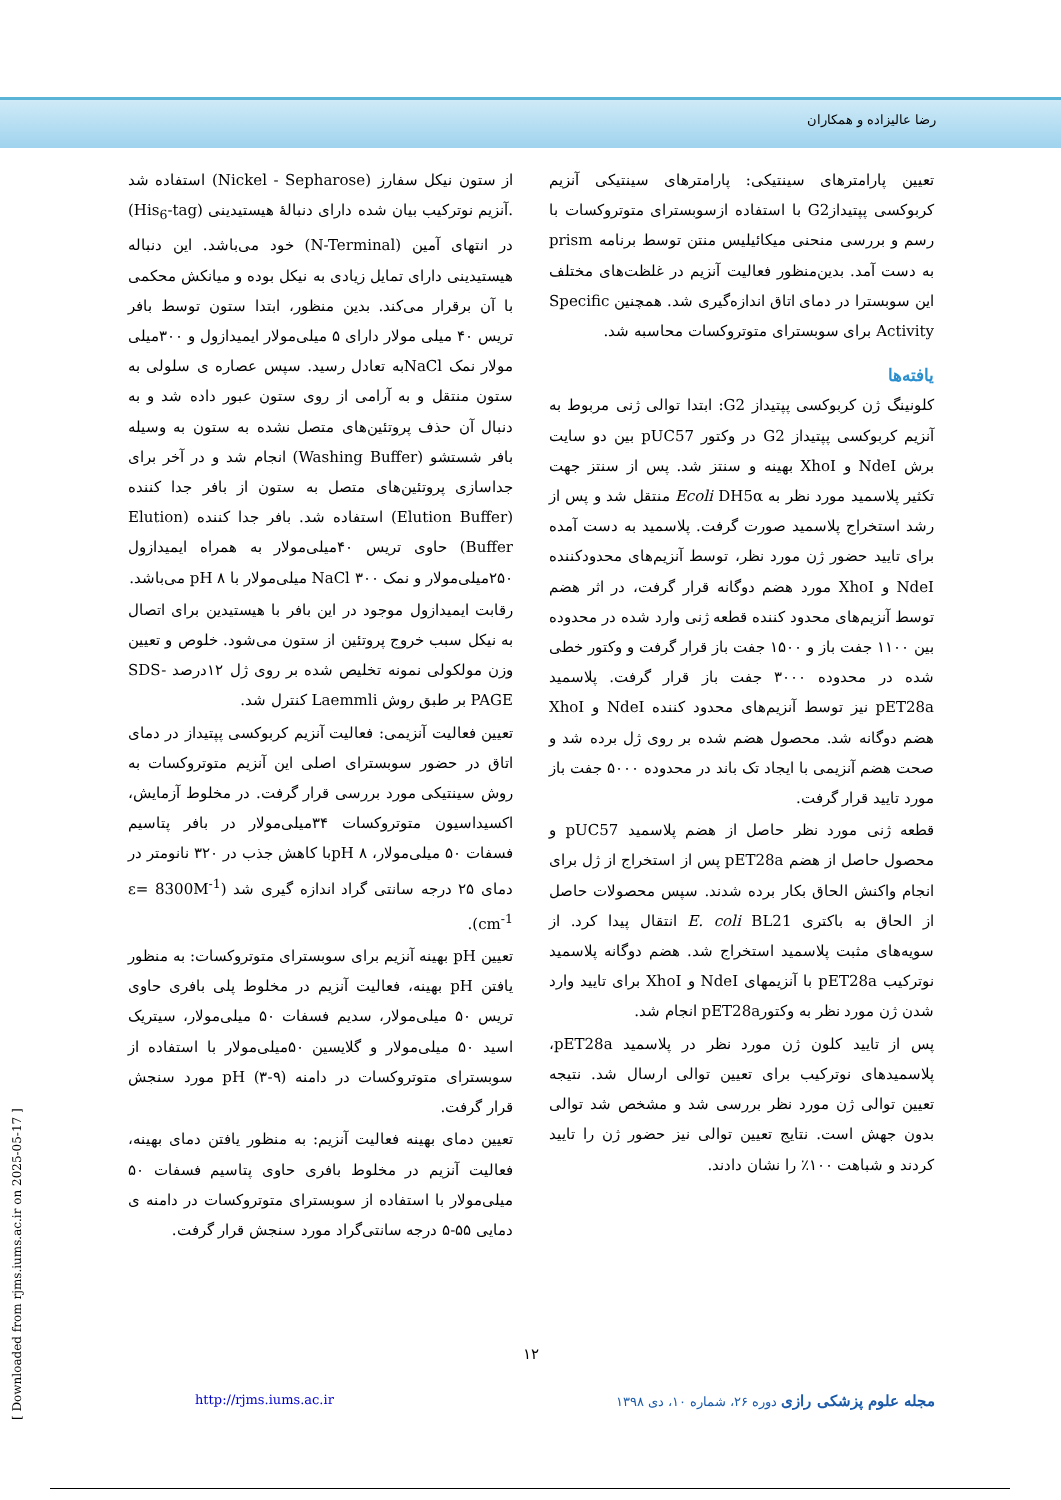رضا عالیزاده و همکاران
از ستون نیکل سفارز (Nickel - Sepharose) استفاده شد .آنزیم نوترکیب بیان شده دارای دنبالهٔ هیستیدینی (His<sub>6</sub>-tag) در انتهای آمین (N-Terminal) خود می‌باشد. این دنباله هیستیدینی دارای تمایل زیادی به نیکل بوده و میانکش محکمی با آن برقرار می‌کند. بدین منظور، ابتدا ستون توسط بافر تریس ۴۰ میلی مولار دارای ۵ میلی‌مولار ایمیدازول و ۳۰۰میلی مولار نمک NaClبه تعادل رسید. سپس عصاره ی سلولی به ستون منتقل و به آرامی از روی ستون عبور داده شد و به دنبال آن حذف پروتئین‌های متصل نشده به ستون به وسیله بافر شستشو (Washing Buffer) انجام شد و در آخر برای جداسازی پروتئین‌های متصل به ستون از بافر جدا کننده (Elution Buffer) استفاده شد. بافر جدا کننده (Elution Buffer) حاوی تریس ۴۰میلی‌مولار به همراه ایمیدازول ۲۵۰میلی‌مولار و نمک NaCl ۳۰۰ میلی‌مولار با pH ۸ می‌باشد.
رقابت ایمیدازول موجود در این بافر با هیستیدین برای اتصال به نیکل سبب خروج پروتئین از ستون می‌شود. خلوص و تعیین وزن مولکولی نمونه تخلیص شده بر روی ژل ۱۲درصد SDS-PAGE بر طبق روش Laemmli کنترل شد.
تعیین فعالیت آنزیمی: فعالیت آنزیم کربوکسی پپتیداز در دمای اتاق در حضور سوبسترای اصلی این آنزیم متوتروکسات به روش سینتیکی مورد بررسی قرار گرفت. در مخلوط آزمایش، اکسیداسیون متوتروکسات ۳۴میلی‌مولار در بافر پتاسیم فسفات ۵۰ میلی‌مولار، ۸ pHبا کاهش جذب در ۳۲۰ نانومتر در دمای ۲۵ درجه سانتی گراد اندازه گیری شد (ε= 8300M<sup>-1</sup> cm<sup>-1</sup>).
تعیین pH بهینه آنزیم برای سوبسترای متوتروکسات: به منظور یافتن pH بهینه، فعالیت آنزیم در مخلوط پلی بافری حاوی تریس ۵۰ میلی‌مولار، سدیم فسفات ۵۰ میلی‌مولار، سیتریک اسید ۵۰ میلی‌مولار و گلایسین ۵۰میلی‌مولار با استفاده از سوبسترای متوتروکسات در دامنه (۹-۳) pH مورد سنجش قرار گرفت.
تعیین دمای بهینه فعالیت آنزیم: به منظور یافتن دمای بهینه، فعالیت آنزیم در مخلوط بافری حاوی پتاسیم فسفات ۵۰ میلی‌مولار با استفاده از سوبسترای متوتروکسات در دامنه ی دمایی ۵۵-۵ درجه سانتی‌گراد مورد سنجش قرار گرفت.
تعیین پارامترهای سینتیکی: پارامترهای سینتیکی آنزیم کربوکسی پپتیدازG2 با استفاده ازسوبسترای متوتروکسات با رسم و بررسی منحنی میکائیلیس منتن توسط برنامه prism به دست آمد. بدین‌منظور فعالیت آنزیم در غلظت‌های مختلف این سوبسترا در دمای اتاق اندازه‌گیری شد. همچنین Specific Activity برای سوبسترای متوتروکسات محاسبه شد.
یافته‌ها
کلونینگ ژن کربوکسی پپتیداز G2: ابتدا توالی ژنی مربوط به آنزیم کربوکسی پپتیداز G2 در وکتور pUC57 بین دو سایت برش NdeI و XhoI بهینه و سنتز شد. پس از سنتز جهت تکثیر پلاسمید مورد نظر به Ecoli DH5α منتقل شد و پس از رشد استخراج پلاسمید صورت گرفت. پلاسمید به دست آمده برای تایید حضور ژن مورد نظر، توسط آنزیم‌های محدودکننده NdeI و XhoI مورد هضم دوگانه قرار گرفت، در اثر هضم توسط آنزیم‌های محدود کننده قطعه ژنی وارد شده در محدوده بین ۱۱۰۰ جفت باز و ۱۵۰۰ جفت باز قرار گرفت و وکتور خطی شده در محدوده ۳۰۰۰ جفت باز قرار گرفت. پلاسمید pET28a نیز توسط آنزیم‌های محدود کننده NdeI و XhoI هضم دوگانه شد. محصول هضم شده بر روی ژل برده شد و صحت هضم آنزیمی با ایجاد تک باند در محدوده ۵۰۰۰ جفت باز مورد تایید قرار گرفت.
قطعه ژنی مورد نظر حاصل از هضم پلاسمید pUC57 و محصول حاصل از هضم pET28a پس از استخراج از ژل برای انجام واکنش الحاق بکار برده شدند. سپس محصولات حاصل از الحاق به باکتری E. coli BL21 انتقال پیدا کرد. از سویه‌های مثبت پلاسمید استخراج شد. هضم دوگانه پلاسمید نوترکیب pET28a با آنزیمهای NdeI و XhoI برای تایید وارد شدن ژن مورد نظر به وکتورpET28a انجام شد.
پس از تایید کلون ژن مورد نظر در پلاسمید pET28a، پلاسمیدهای نوترکیب برای تعیین توالی ارسال شد. نتیجه تعیین توالی ژن مورد نظر بررسی شد و مشخص شد توالی بدون جهش است. نتایج تعیین توالی نیز حضور ژن را تایید کردند و شباهت ۱۰۰٪ را نشان دادند.
۱۲
مجله علوم پزشکی رازی دوره ۲۶، شماره ۱۰، دی ۱۳۹۸ http://rjms.iums.ac.ir
[ Downloaded from rjms.iums.ac.ir on 2025-05-17 ]